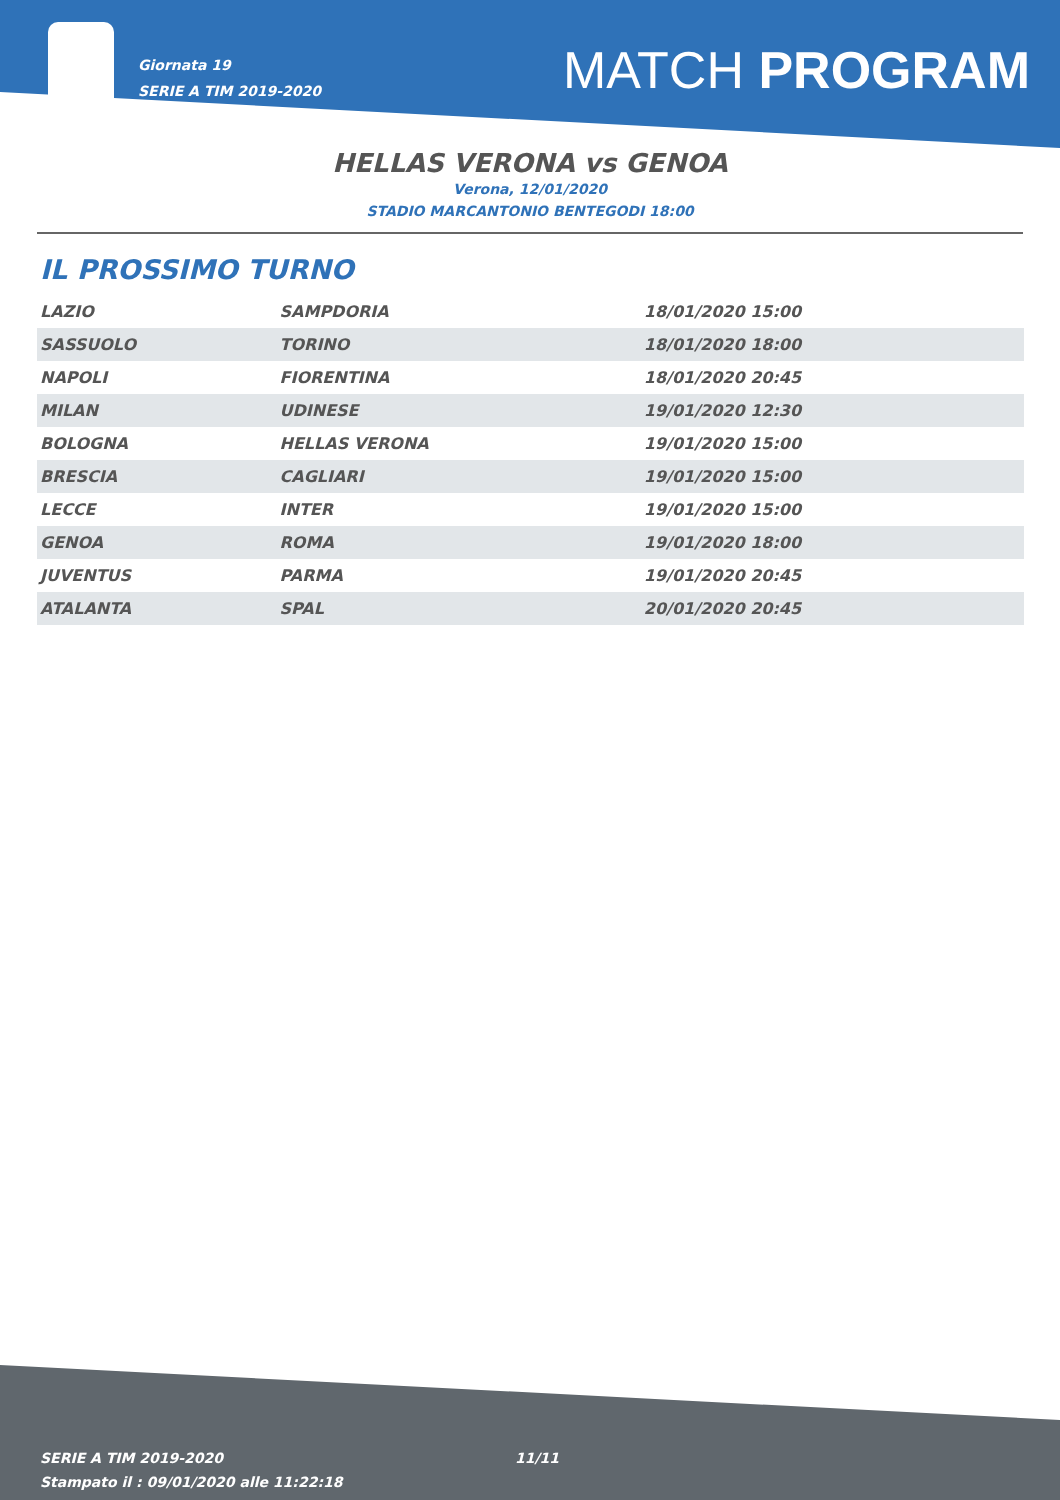Giornata 19
SERIE A TIM 2019-2020
MATCH PROGRAM
HELLAS VERONA vs GENOA
Verona, 12/01/2020
STADIO MARCANTONIO BENTEGODI 18:00
IL PROSSIMO TURNO
| LAZIO | SAMPDORIA | 18/01/2020 15:00 |
| SASSUOLO | TORINO | 18/01/2020 18:00 |
| NAPOLI | FIORENTINA | 18/01/2020 20:45 |
| MILAN | UDINESE | 19/01/2020 12:30 |
| BOLOGNA | HELLAS VERONA | 19/01/2020 15:00 |
| BRESCIA | CAGLIARI | 19/01/2020 15:00 |
| LECCE | INTER | 19/01/2020 15:00 |
| GENOA | ROMA | 19/01/2020 18:00 |
| JUVENTUS | PARMA | 19/01/2020 20:45 |
| ATALANTA | SPAL | 20/01/2020 20:45 |
SERIE A TIM 2019-2020
Stampato il : 09/01/2020 alle 11:22:18
11/11